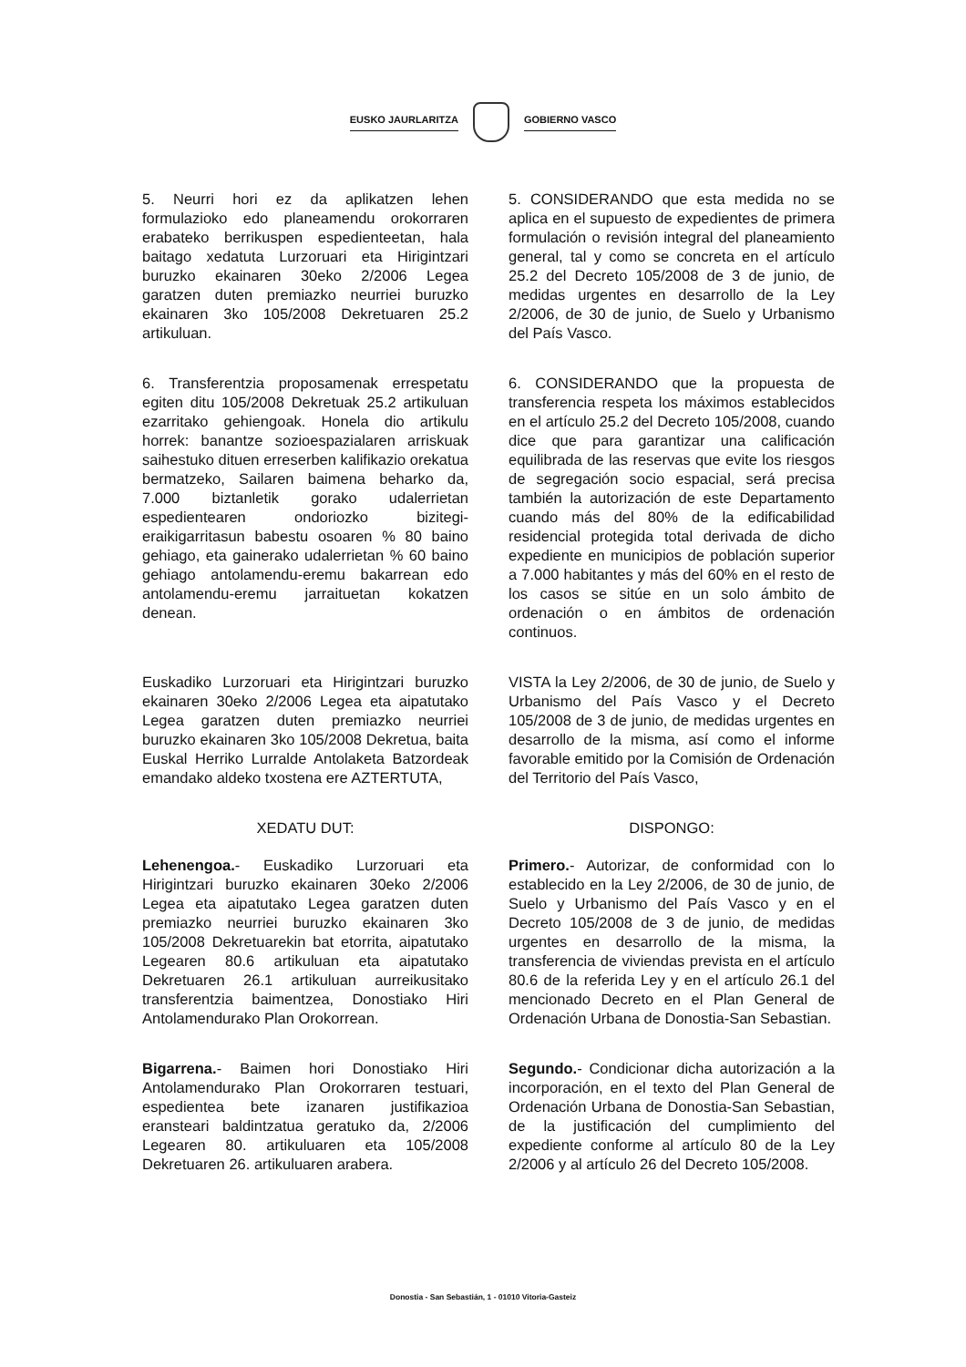EUSKO JAURLARITZA GOBIERNO VASCO
5. Neurri hori ez da aplikatzen lehen formulazioko edo planeamendu orokorraren erabateko berrikuspen espedienteetan, hala baitago xedatuta Lurzoruari eta Hirigintzari buruzko ekainaren 30eko 2/2006 Legea garatzen duten premiazko neurriei buruzko ekainaren 3ko 105/2008 Dekretuaren 25.2 artikuluan.
5. CONSIDERANDO que esta medida no se aplica en el supuesto de expedientes de primera formulación o revisión integral del planeamiento general, tal y como se concreta en el artículo 25.2 del Decreto 105/2008 de 3 de junio, de medidas urgentes en desarrollo de la Ley 2/2006, de 30 de junio, de Suelo y Urbanismo del País Vasco.
6. Transferentzia proposamenak errespetatu egiten ditu 105/2008 Dekretuak 25.2 artikuluan ezarritako gehiengoak. Honela dio artikulu horrek: banantze sozioespazialaren arriskuak saihestuko dituen erreserben kalifikazio orekatua bermatzeko, Sailaren baimena beharko da, 7.000 biztanletik gorako udalerrietan espedientearen ondoriozko bizitegi-eraikigarritasun babestu osoaren % 80 baino gehiago, eta gainerako udalerrietan % 60 baino gehiago antolamendu-eremu bakarrean edo antolamendu-eremu jarraituetan kokatzen denean.
6. CONSIDERANDO que la propuesta de transferencia respeta los máximos establecidos en el artículo 25.2 del Decreto 105/2008, cuando dice que para garantizar una calificación equilibrada de las reservas que evite los riesgos de segregación socio espacial, será precisa también la autorización de este Departamento cuando más del 80% de la edificabilidad residencial protegida total derivada de dicho expediente en municipios de población superior a 7.000 habitantes y más del 60% en el resto de los casos se sitúe en un solo ámbito de ordenación o en ámbitos de ordenación continuos.
Euskadiko Lurzoruari eta Hirigintzari buruzko ekainaren 30eko 2/2006 Legea eta aipatutako Legea garatzen duten premiazko neurriei buruzko ekainaren 3ko 105/2008 Dekretua, baita Euskal Herriko Lurralde Antolaketa Batzordeak emandako aldeko txostena ere AZTERTUTA,
VISTA la Ley 2/2006, de 30 de junio, de Suelo y Urbanismo del País Vasco y el Decreto 105/2008 de 3 de junio, de medidas urgentes en desarrollo de la misma, así como el informe favorable emitido por la Comisión de Ordenación del Territorio del País Vasco,
XEDATU DUT: DISPONGO:
Lehenengoa.- Euskadiko Lurzoruari eta Hirigintzari buruzko ekainaren 30eko 2/2006 Legea eta aipatutako Legea garatzen duten premiazko neurriei buruzko ekainaren 3ko 105/2008 Dekretuarekin bat etorrita, aipatutako Legearen 80.6 artikuluan eta aipatutako Dekretuaren 26.1 artikuluan aurreikusitako transferentzia baimentzea, Donostiako Hiri Antolamendurako Plan Orokorrean.
Primero.- Autorizar, de conformidad con lo establecido en la Ley 2/2006, de 30 de junio, de Suelo y Urbanismo del País Vasco y en el Decreto 105/2008 de 3 de junio, de medidas urgentes en desarrollo de la misma, la transferencia de viviendas prevista en el artículo 80.6 de la referida Ley y en el artículo 26.1 del mencionado Decreto en el Plan General de Ordenación Urbana de Donostia-San Sebastian.
Bigarrena.- Baimen hori Donostiako Hiri Antolamendurako Plan Orokorraren testuari, espedientea bete izanaren justifikazioa eransteari baldintzatua geratuko da, 2/2006 Legearen 80. artikuluaren eta 105/2008 Dekretuaren 26. artikuluaren arabera.
Segundo.- Condicionar dicha autorización a la incorporación, en el texto del Plan General de Ordenación Urbana de Donostia-San Sebastian, de la justificación del cumplimiento del expediente conforme al artículo 80 de la Ley 2/2006 y al artículo 26 del Decreto 105/2008.
Donostia - San Sebastián, 1 - 01010 Vitoria-Gasteiz